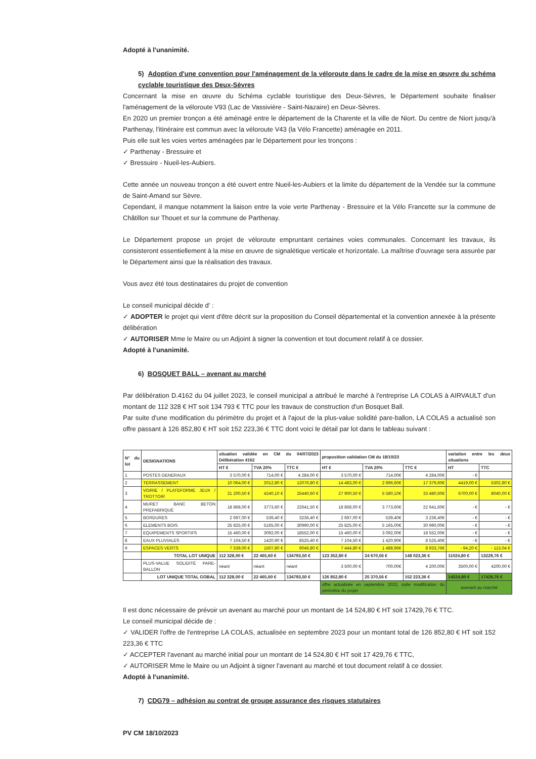Adopté à l'unanimité.
5) Adoption d'une convention pour l'aménagement de la véloroute dans le cadre de la mise en œuvre du schéma cyclable touristique des Deux-Sèvres
Concernant la mise en œuvre du Schéma cyclable touristique des Deux-Sèvres, le Département souhaite finaliser l'aménagement de la véloroute V93 (Lac de Vassivière - Saint-Nazaire) en Deux-Sèvres.
En 2020 un premier tronçon a été aménagé entre le département de la Charente et la ville de Niort. Du centre de Niort jusqu'à Parthenay, l'itinéraire est commun avec la véloroute V43 (la Vélo Francette) aménagée en 2011.
Puis elle suit les voies vertes aménagées par le Département pour les tronçons :
✓ Parthenay - Bressuire et
✓ Bressuire - Nueil-les-Aubiers.
Cette année un nouveau tronçon a été ouvert entre Nueil-les-Aubiers et la limite du département de la Vendée sur la commune de Saint-Amand sur Sèvre.
Cependant, il manque notamment la liaison entre la voie verte Parthenay - Bressuire et la Vélo Francette sur la commune de Châtillon sur Thouet et sur la commune de Parthenay.
Le Département propose un projet de véloroute empruntant certaines voies communales. Concernant les travaux, ils consisteront essentiellement à la mise en œuvre de signalétique verticale et horizontale. La maîtrise d'ouvrage sera assurée par le Département ainsi que la réalisation des travaux.
Vous avez été tous destinataires du projet de convention
Le conseil municipal décide d' :
✓ ADOPTER le projet qui vient d'être décrit sur la proposition du Conseil départemental et la convention annexée à la présente délibération
✓ AUTORISER Mme le Maire ou un Adjoint à signer la convention et tout document relatif à ce dossier.
Adopté à l'unanimité.
6) BOSQUET BALL – avenant au marché
Par délibération D.4162 du 04 juillet 2023, le conseil municipal a attribué le marché à l'entreprise LA COLAS à AIRVAULT d'un montant de 112 328 € HT soit 134 793 € TTC pour les travaux de construction d'un Bosquet Ball.
Par suite d'une modification du périmètre du projet et à l'ajout de la plus-value solidité pare-ballon, LA COLAS a actualisé son offre passant à 126 852,80 € HT soit 152 223,36 € TTC dont voici le détail par lot dans le tableau suivant :
| N° du lot | DESIGNATIONS | situation validée en CM du 04/07/2023 Délibération 4162 | | | proposition validation CM du 18/10/23 | | | variation entre les deux situations | |
| --- | --- | --- | --- | --- | --- | --- | --- | --- | --- |
| | | HT € | TVA 20% | TTC € | HT € | TVA 20% | TTC € | HT | TTC |
| 1 | POSTES GENERAUX | 3 570,00 € | 714,00 € | 4 284,00 € | 3 570,00 € | 714,00€ | 4 284,00€ | - € | |
| 2 | TERRASSEMENT | 10 064,00 € | 2012,80 € | 12076,80 € | 14 483,00 € | 2 896,60€ | 17 379,60€ | 4419,00 € | 5302,80 € |
| 3 | VOIRIE / PLATEFORME JEUX / TROTTOIR | 21 200,50 € | 4240,10 € | 25440,60 € | 27 900,50 € | 5 580,10€ | 33 480,60€ | 6700,00 € | 8040,00 € |
| 4 | MURET BANC BETON PREFABRIQUÉ | 18 868,00 € | 3773,60 € | 22641,50 € | 18 868,00 € | 3 773,60€ | 22 641,60€ | - € | - € |
| 5 | BORDURES | 2 697,00 € | 539,40 € | 3236,40 € | 2 697,00 € | 539,40€ | 3 236,40€ | - € | - € |
| 6 | ELEMENTS BOIS | 25 825,00 € | 5165,00 € | 30990,00 € | 25 825,00 € | 5 165,00€ | 30 990,00€ | - € | - € |
| 7 | EQUIPEMENTS SPORTIFS | 15 460,00 € | 3092,00 € | 18552,00 € | 15 460,00 € | 3 092,00€ | 18 552,00€ | - € | - € |
| 8 | EAUX PLUVIALES | 7 104,50 € | 1420,90 € | 8525,40 € | 7 104,50 € | 1 420,90€ | 8 525,40€ | - € | - € |
| 9 | ESPACES VERTS | 7 539,00 € | 1507,80 € | 9046,80 € | 7 444,80 € | 1 488,96€ | 8 933,76€ | - 94,20 € | - 113,04 € |
| | TOTAL LOT UNIQUE | 112 328,00 € | 22 465,60 € | 134793,50 € | 123 352,80 € | 24 670,56 € | 148 023,36 € | 11024,80 € | 13229,76 € |
| | PLUS-VALUE SOLIDITÉ PARE-BALLON | néant | néant | néant | 3 500,00 € | 700,00€ | 4 200,00€ | 3500,00 € | 4200,00 € |
| | LOT UNIQUE TOTAL GOBAL | 112 328,00 € | 22 465,60 € | 134793,50 € | 126 852,80 € | 25 370,56 € | 152 223,36 € | 14524,80 € | 17429,76 € |
| | | | | | offre actualisée en septembre 2023, suite modification du périmètre du projet | | | avenant au marché | |
Il est donc nécessaire de prévoir un avenant au marché pour un montant de 14 524,80 € HT soit 17429,76 € TTC.
Le conseil municipal décide de :
✓ VALIDER l'offre de l'entreprise LA COLAS, actualisée en septembre 2023 pour un montant total de 126 852,80 € HT soit 152 223,36 € TTC
✓ ACCEPTER l'avenant au marché initial pour un montant de 14 524,80 € HT soit 17 429,76 € TTC,
✓ AUTORISER Mme le Maire ou un Adjoint à signer l'avenant au marché et tout document relatif à ce dossier.
Adopté à l'unanimité.
7) CDG79 – adhésion au contrat de groupe assurance des risques statutaires
PV CM 18/10/2023